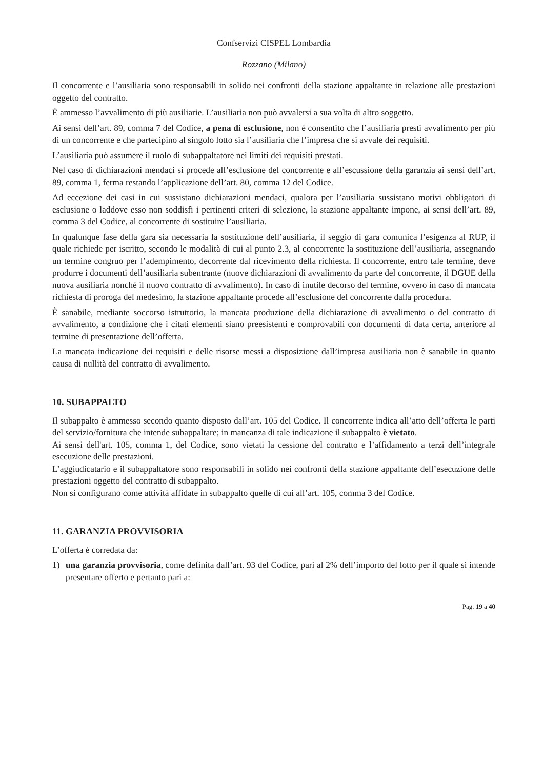Confservizi CISPEL Lombardia
Rozzano (Milano)
Il concorrente e l’ausiliaria sono responsabili in solido nei confronti della stazione appaltante in relazione alle prestazioni oggetto del contratto.
È ammesso l’avvalimento di più ausiliarie. L’ausiliaria non può avvalersi a sua volta di altro soggetto.
Ai sensi dell’art. 89, comma 7 del Codice, a pena di esclusione, non è consentito che l’ausiliaria presti avvalimento per più di un concorrente e che partecipino al singolo lotto sia l’ausiliaria che l’impresa che si avvale dei requisiti.
L’ausiliaria può assumere il ruolo di subappaltatore nei limiti dei requisiti prestati.
Nel caso di dichiarazioni mendaci si procede all’esclusione del concorrente e all’escussione della garanzia ai sensi dell’art. 89, comma 1, ferma restando l’applicazione dell’art. 80, comma 12 del Codice.
Ad eccezione dei casi in cui sussistano dichiarazioni mendaci, qualora per l’ausiliaria sussistano motivi obbligatori di esclusione o laddove esso non soddisfi i pertinenti criteri di selezione, la stazione appaltante impone, ai sensi dell’art. 89, comma 3 del Codice, al concorrente di sostituire l’ausiliaria.
In qualunque fase della gara sia necessaria la sostituzione dell’ausiliaria, il seggio di gara comunica l’esigenza al RUP, il quale richiede per iscritto, secondo le modalità di cui al punto 2.3, al concorrente la sostituzione dell’ausiliaria, assegnando un termine congruo per l’adempimento, decorrente dal ricevimento della richiesta. Il concorrente, entro tale termine, deve produrre i documenti dell’ausiliaria subentrante (nuove dichiarazioni di avvalimento da parte del concorrente, il DGUE della nuova ausiliaria nonché il nuovo contratto di avvalimento). In caso di inutile decorso del termine, ovvero in caso di mancata richiesta di proroga del medesimo, la stazione appaltante procede all’esclusione del concorrente dalla procedura.
È sanabile, mediante soccorso istruttorio, la mancata produzione della dichiarazione di avvalimento o del contratto di avvalimento, a condizione che i citati elementi siano preesistenti e comprovabili con documenti di data certa, anteriore al termine di presentazione dell’offerta.
La mancata indicazione dei requisiti e delle risorse messi a disposizione dall’impresa ausiliaria non è sanabile in quanto causa di nullità del contratto di avvalimento.
10. SUBAPPALTO
Il subappalto è ammesso secondo quanto disposto dall’art. 105 del Codice. Il concorrente indica all’atto dell’offerta le parti del servizio/fornitura che intende subappaltare; in mancanza di tale indicazione il subappalto è vietato.
Ai sensi dell'art. 105, comma 1, del Codice, sono vietati la cessione del contratto e l’affidamento a terzi dell’integrale esecuzione delle prestazioni.
L’aggiudicatario e il subappaltatore sono responsabili in solido nei confronti della stazione appaltante dell’esecuzione delle prestazioni oggetto del contratto di subappalto.
Non si configurano come attività affidate in subappalto quelle di cui all’art. 105, comma 3 del Codice.
11. GARANZIA PROVVISORIA
L’offerta è corredata da:
1) una garanzia provvisoria, come definita dall’art. 93 del Codice, pari al 2% dell’importo del lotto per il quale si intende presentare offerto e pertanto pari a:
Pag. 19 a 40